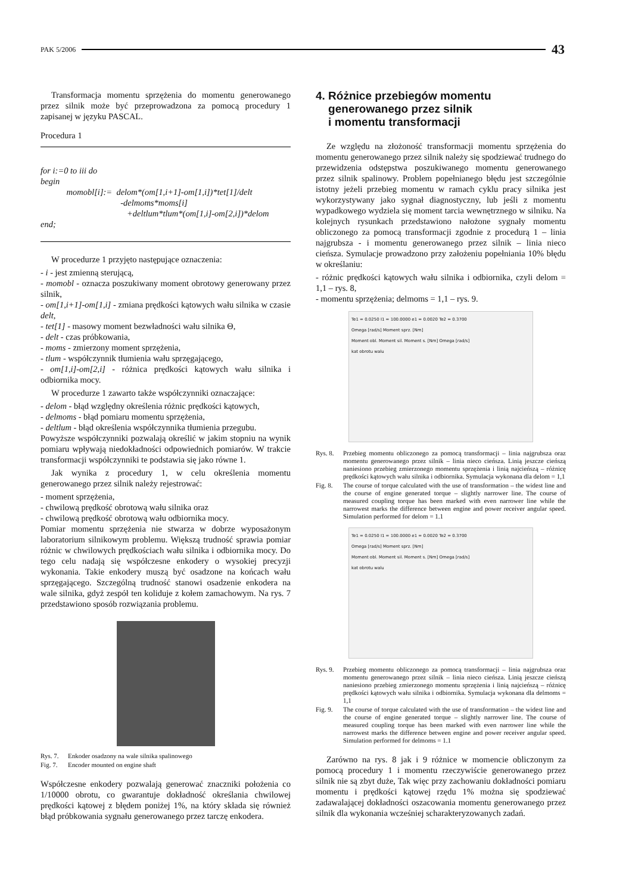PAK 5/2006 43
Transformacja momentu sprzężenia do momentu generowanego przez silnik może być przeprowadzona za pomocą procedury 1 zapisanej w języku PASCAL.
Procedura 1
for i:=0 to iii do
begin
   momobl[i]:= delom*(om[1,i+1]-om[1,i])*tet[1]/delt
          -delmoms*moms[i]
          +deltlum*tlum*(om[1,i]-om[2,i])*delom
end;
W procedurze 1 przyjęto następujące oznaczenia:
- i - jest zmienną sterującą,
- momobl - oznacza poszukiwany moment obrotowy generowany przez silnik,
- om[1,i+1]-om[1,i] - zmiana prędkości kątowych wału silnika w czasie delt,
- tet[1] - masowy moment bezwładności wału silnika Θ,
- delt - czas próbkowania,
- moms - zmierzony moment sprzężenia,
- tlum - współczynnik tłumienia wału sprzęgającego,
- om[1,i]-om[2,i] - różnica prędkości kątowych wału silnika i odbiornika mocy.
W procedurze 1 zawarto także współczynniki oznaczające:
- delom - błąd względny określenia różnic prędkości kątowych,
- delmoms - błąd pomiaru momentu sprzężenia,
- deltlum - błąd określenia współczynnika tłumienia przegubu.
Powyższe współczynniki pozwalają określić w jakim stopniu na wynik pomiaru wpływają niedokładności odpowiednich pomiarów. W trakcie transformacji współczynniki te podstawia się jako równe 1.
Jak wynika z procedury 1, w celu określenia momentu generowanego przez silnik należy rejestrować:
- moment sprzężenia,
- chwilową prędkość obrotową wału silnika oraz
- chwilową prędkość obrotową wału odbiornika mocy.
Pomiar momentu sprzężenia nie stwarza w dobrze wyposażonym laboratorium silnikowym problemu. Większą trudność sprawia pomiar różnic w chwilowych prędkościach wału silnika i odbiornika mocy. Do tego celu nadają się współczesne enkodery o wysokiej precyzji wykonania. Takie enkodery muszą być osadzone na końcach wału sprzęgającego. Szczególną trudność stanowi osadzenie enkodera na wale silnika, gdyż zespół ten koliduje z kołem zamachowym. Na rys. 7 przedstawiono sposób rozwiązania problemu.
Rys. 7. Enkoder osadzony na wale silnika spalinowego
Fig. 7. Encoder mounted on engine shaft
Współczesne enkodery pozwalają generować znaczniki położenia co 1/10000 obrotu, co gwarantuje dokładność określania chwilowej prędkości kątowej z błędem poniżej 1%, na który składa się również błąd próbkowania sygnału generowanego przez tarczę enkodera.
4. Różnice przebiegów momentu
generowanego przez silnik
i momentu transformacji
Ze względu na złożoność transformacji momentu sprzężenia do momentu generowanego przez silnik należy się spodziewać trudnego do przewidzenia odstępstwa poszukiwanego momentu generowanego przez silnik spalinowy. Problem popełnianego błędu jest szczególnie istotny jeżeli przebieg momentu w ramach cyklu pracy silnika jest wykorzystywany jako sygnał diagnostyczny, lub jeśli z momentu wypadkowego wydziela się moment tarcia wewnętrznego w silniku. Na kolejnych rysunkach przedstawiono nałożone sygnały momentu obliczonego za pomocą transformacji zgodnie z procedurą 1 – linia najgrubsza - i momentu generowanego przez silnik – linia nieco cieńsza. Symulacje prowadzono przy założeniu popełniania 10% błędu w określaniu:
- różnic prędkości kątowych wału silnika i odbiornika, czyli delom = 1,1 – rys. 8,
- momentu sprzężenia; delmoms = 1,1 – rys. 9.
Te1 = 0.0250 I1 = 100.0000 e1 = 0.0020 Te2 = 0.3700
Omega [rad/s] Moment sprz. [Nm]
Moment obl. Moment sil. Moment s. [Nm] Omega [rad/s]
kat obrotu walu
Rys. 8. Przebieg momentu obliczonego za pomocą transformacji – linia najgrubsza oraz momentu generowanego przez silnik – linia nieco cieńsza. Linią jeszcze cieńszą naniesiono przebieg zmierzonego momentu sprzężenia i linią najcieńszą – różnicę prędkości kątowych wału silnika i odbiornika. Symulacja wykonana dla delom = 1,1
Fig. 8. The course of torque calculated with the use of transformation – the widest line and the course of engine generated torque – slightly narrower line. The course of measured coupling torque has been marked with even narrower line while the narrowest marks the difference between engine and power receiver angular speed. Simulation performed for delom = 1.1
Te1 = 0.0250 I1 = 100.0000 e1 = 0.0020 Te2 = 0.3700
Omega [rad/s] Moment sprz. [Nm]
Moment obl. Moment sil. Moment s. [Nm] Omega [rad/s]
kat obrotu walu
Rys. 9. Przebieg momentu obliczonego za pomocą transformacji – linia najgrubsza oraz momentu generowanego przez silnik – linia nieco cieńsza. Linią jeszcze cieńszą naniesiono przebieg zmierzonego momentu sprzężenia i linią najcieńszą – różnicę prędkości kątowych wału silnika i odbiornika. Symulacja wykonana dla delmoms = 1,1
Fig. 9. The course of torque calculated with the use of transformation – the widest line and the course of engine generated torque – slightly narrower line. The course of measured coupling torque has been marked with even narrower line while the narrowest marks the difference between engine and power receiver angular speed. Simulation performed for delmoms = 1.1
Zarówno na rys. 8 jak i 9 różnice w momencie obliczonym za pomocą procedury 1 i momentu rzeczywiście generowanego przez silnik nie są zbyt duże, Tak więc przy zachowaniu dokładności pomiaru momentu i prędkości kątowej rzędu 1% można się spodziewać zadawalającej dokładności oszacowania momentu generowanego przez silnik dla wykonania wcześniej scharakteryzowanych zadań.